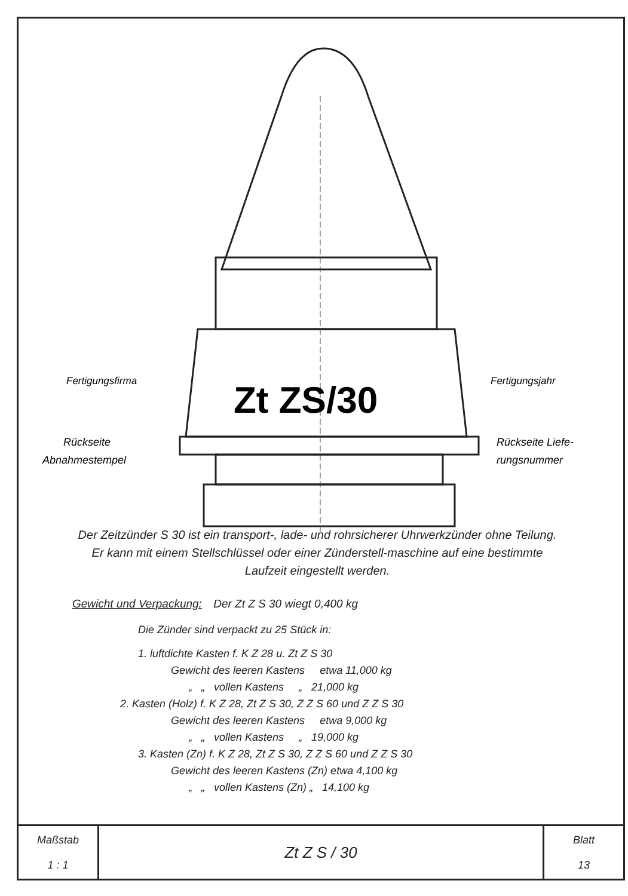Fertigungsfirma
Fertigungsjahr
Zt ZS/30
Rückseite
Abnahmestempel
Rückseite Liefe-
rungsnummer
Der Zeitzünder S 30 ist ein transport-, lade- und rohrsicherer Uhrwerkzünder ohne Teilung. Er kann mit einem Stellschlüssel oder einer Zünderstell-maschine auf eine bestimmte Laufzeit eingestellt werden.
Gewicht und Verpackung: Der Zt Z S 30 wiegt 0,400 kg
Die Zünder sind verpackt zu 25 Stück in:
1. luftdichte Kasten f. K Z 28 u. Zt Z S 30
Gewicht des leeren Kastens etwa 11,000 kg
„ „ vollen Kastens „ 21,000 kg
2. Kasten (Holz) f. K Z 28, Zt Z S 30, Z Z S 60 und Z Z S 30
Gewicht des leeren Kastens etwa 9,000 kg
„ „ vollen Kastens „ 19,000 kg
3. Kasten (Zn) f. K Z 28, Zt Z S 30, Z Z S 60 und Z Z S 30
Gewicht des leeren Kastens (Zn) etwa 4,100 kg
„ „ vollen Kastens (Zn) „ 14,100 kg
| Maßstab 1 : 1 | Zt Z S / 30 | Blatt 13 |